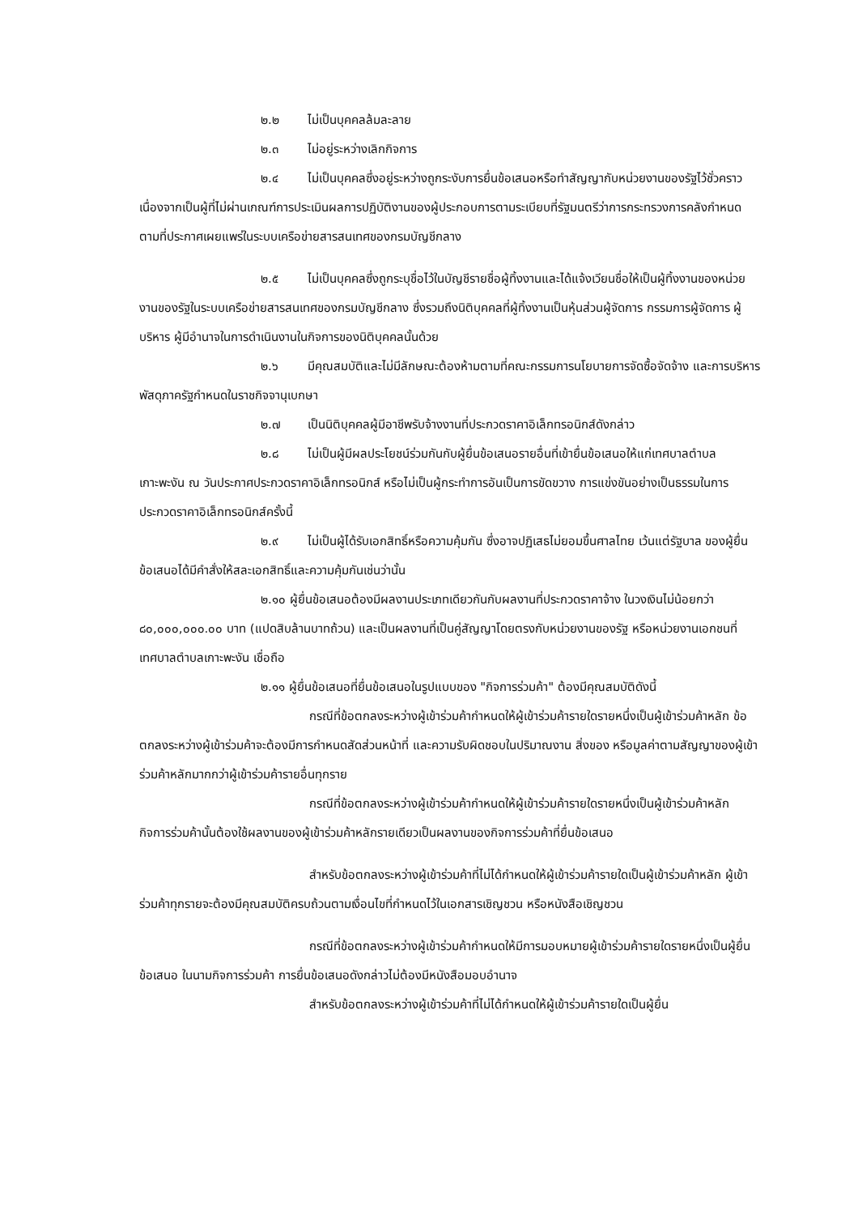๒.๒ ไม่เป็นบุคคลล้มละลาย
๒.๓ ไม่อยู่ระหว่างเลิกกิจการ
๒.๔ ไม่เป็นบุคคลซึ่งอยู่ระหว่างถูกระงับการยื่นข้อเสนอหรือทำสัญญากับหน่วยงานของรัฐไว้ชั่วคราว เนื่องจากเป็นผู้ที่ไม่ผ่านเกณฑ์การประเมินผลการปฏิบัติงานของผู้ประกอบการตามระเบียบที่รัฐมนตรีว่าการกระทรวงการคลังกำหนดตามที่ประกาศเผยแพร่ในระบบเครือข่ายสารสนเทศของกรมบัญชีกลาง
๒.๕ ไม่เป็นบุคคลซึ่งถูกระบุชื่อไว้ในบัญชีรายชื่อผู้ทิ้งงานและได้แจ้งเวียนชื่อให้เป็นผู้ทิ้งงานของหน่วยงานของรัฐในระบบเครือข่ายสารสนเทศของกรมบัญชีกลาง ซึ่งรวมถึงนิติบุคคลที่ผู้ทิ้งงานเป็นหุ้นส่วนผู้จัดการ กรรมการผู้จัดการ ผู้บริหาร ผู้มีอำนาจในการดำเนินงานในกิจการของนิติบุคคลนั้นด้วย
๒.๖ มีคุณสมบัติและไม่มีลักษณะต้องห้ามตามที่คณะกรรมการนโยบายการจัดซื้อจัดจ้าง และการบริหารพัสดุภาครัฐกำหนดในราชกิจจานุเบกษา
๒.๗ เป็นนิติบุคคลผู้มีอาชีพรับจ้างงานที่ประกวดราคาอิเล็กทรอนิกส์ดังกล่าว
๒.๘ ไม่เป็นผู้มีผลประโยชน์ร่วมกันกับผู้ยื่นข้อเสนอรายอื่นที่เข้ายื่นข้อเสนอให้แก่เทศบาลตำบลเกาะพะงัน ณ วันประกาศประกวดราคาอิเล็กทรอนิกส์ หรือไม่เป็นผู้กระทำการอันเป็นการขัดขวาง การแข่งขันอย่างเป็นธรรมในการประกวดราคาอิเล็กทรอนิกส์ครั้งนี้
๒.๙ ไม่เป็นผู้ได้รับเอกสิทธิ์หรือความคุ้มกัน ซึ่งอาจปฏิเสธไม่ยอมขึ้นศาลไทย เว้นแต่รัฐบาล ของผู้ยื่นข้อเสนอได้มีคำสั่งให้สละเอกสิทธิ์และความคุ้มกันเช่นว่านั้น
๒.๑๐ ผู้ยื่นข้อเสนอต้องมีผลงานประเภทเดียวกันกับผลงานที่ประกวดราคาจ้าง ในวงเงินไม่น้อยกว่า ๘๐,๐๐๐,๐๐๐.๐๐ บาท (แปดสิบล้านบาทถ้วน) และเป็นผลงานที่เป็นคู่สัญญาโดยตรงกับหน่วยงานของรัฐ หรือหน่วยงานเอกชนที่ เทศบาลตำบลเกาะพะงัน เชื่อถือ
๒.๑๑ ผู้ยื่นข้อเสนอที่ยื่นข้อเสนอในรูปแบบของ "กิจการร่วมค้า" ต้องมีคุณสมบัติดังนี้
กรณีที่ข้อตกลงระหว่างผู้เข้าร่วมค้ากำหนดให้ผู้เข้าร่วมค้ารายใดรายหนึ่งเป็นผู้เข้าร่วมค้าหลัก ข้อตกลงระหว่างผู้เข้าร่วมค้าจะต้องมีการกำหนดสัดส่วนหน้าที่ และความรับผิดชอบในปริมาณงาน สิ่งของ หรือมูลค่าตามสัญญาของผู้เข้าร่วมค้าหลักมากกว่าผู้เข้าร่วมค้ารายอื่นทุกราย
กรณีที่ข้อตกลงระหว่างผู้เข้าร่วมค้ากำหนดให้ผู้เข้าร่วมค้ารายใดรายหนึ่งเป็นผู้เข้าร่วมค้าหลัก กิจการร่วมค้านั้นต้องใช้ผลงานของผู้เข้าร่วมค้าหลักรายเดียวเป็นผลงานของกิจการร่วมค้าที่ยื่นข้อเสนอ
สำหรับข้อตกลงระหว่างผู้เข้าร่วมค้าที่ไม่ได้กำหนดให้ผู้เข้าร่วมค้ารายใดเป็นผู้เข้าร่วมค้าหลัก ผู้เข้าร่วมค้าทุกรายจะต้องมีคุณสมบัติครบถ้วนตามเงื่อนไขที่กำหนดไว้ในเอกสารเชิญชวน หรือหนังสือเชิญชวน
กรณีที่ข้อตกลงระหว่างผู้เข้าร่วมค้ากำหนดให้มีการมอบหมายผู้เข้าร่วมค้ารายใดรายหนึ่งเป็นผู้ยื่นข้อเสนอ ในนามกิจการร่วมค้า การยื่นข้อเสนอดังกล่าวไม่ต้องมีหนังสือมอบอำนาจ
สำหรับข้อตกลงระหว่างผู้เข้าร่วมค้าที่ไม่ได้กำหนดให้ผู้เข้าร่วมค้ารายใดเป็นผู้ยื่น